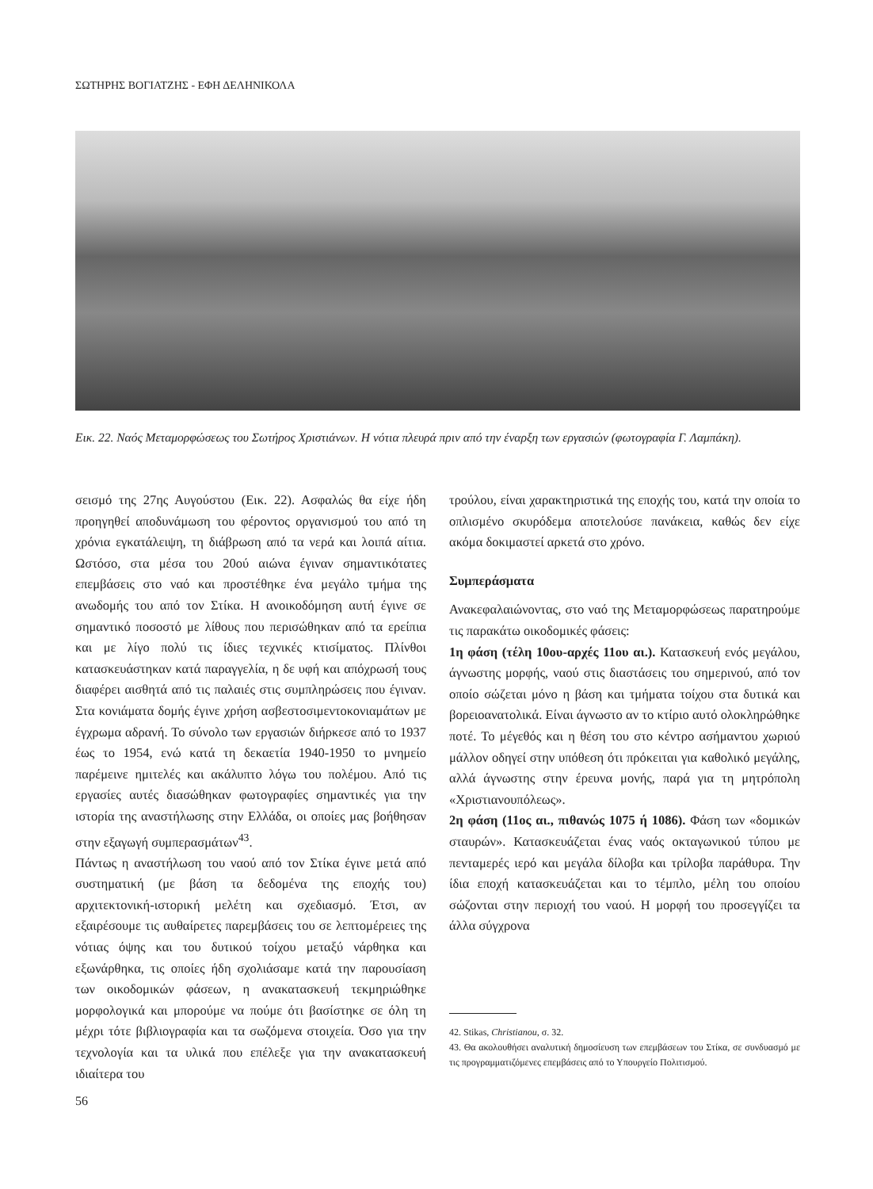ΣΩΤΗΡΗΣ ΒΟΓΙΑΤΖΗΣ - ΕΦΗ ΔΕΛΗΝΙΚΟΛΑ
Εικ. 22. Ναός Μεταμορφώσεως του Σωτήρος Χριστιάνων. Η νότια πλευρά πριν από την έναρξη των εργασιών (φωτογραφία Γ. Λαμπάκη).
σεισμό της 27ης Αυγούστου (Εικ. 22). Ασφαλώς θα είχε ήδη προηγηθεί αποδυνάμωση του φέροντος οργανισμού του από τη χρόνια εγκατάλειψη, τη διάβρωση από τα νερά και λοιπά αίτια. Ωστόσο, στα μέσα του 20ού αιώνα έγιναν σημαντικότατες επεμβάσεις στο ναό και προστέθηκε ένα μεγάλο τμήμα της ανωδομής του από τον Στίκα. Η ανοικοδόμηση αυτή έγινε σε σημαντικό ποσοστό με λίθους που περισώθηκαν από τα ερείπια και με λίγο πολύ τις ίδιες τεχνικές κτισίματος. Πλίνθοι κατασκευάστηκαν κατά παραγγελία, η δε υφή και απόχρωσή τους διαφέρει αισθητά από τις παλαιές στις συμπληρώσεις που έγιναν. Στα κονιάματα δομής έγινε χρήση ασβεστοσιμεντοκονιαμάτων με έγχρωμα αδρανή. Το σύνολο των εργασιών διήρκεσε από το 1937 έως το 1954, ενώ κατά τη δεκαετία 1940-1950 το μνημείο παρέμεινε ημιτελές και ακάλυπτο λόγω του πολέμου. Από τις εργασίες αυτές διασώθηκαν φωτογραφίες σημαντικές για την ιστορία της αναστήλωσης στην Ελλάδα, οι οποίες μας βοήθησαν στην εξαγωγή συμπερασμάτων<sup>43</sup>.
Πάντως η αναστήλωση του ναού από τον Στίκα έγινε μετά από συστηματική (με βάση τα δεδομένα της εποχής του) αρχιτεκτονική-ιστορική μελέτη και σχεδιασμό. Έτσι, αν εξαιρέσουμε τις αυθαίρετες παρεμβάσεις του σε λεπτομέρειες της νότιας όψης και του δυτικού τοίχου μεταξύ νάρθηκα και εξωνάρθηκα, τις οποίες ήδη σχολιάσαμε κατά την παρουσίαση των οικοδομικών φάσεων, η ανακατασκευή τεκμηριώθηκε μορφολογικά και μπορούμε να πούμε ότι βασίστηκε σε όλη τη μέχρι τότε βιβλιογραφία και τα σωζόμενα στοιχεία. Όσο για την τεχνολογία και τα υλικά που επέλεξε για την ανακατασκευή ιδιαίτερα του
τρούλου, είναι χαρακτηριστικά της εποχής του, κατά την οποία το οπλισμένο σκυρόδεμα αποτελούσε πανάκεια, καθώς δεν είχε ακόμα δοκιμαστεί αρκετά στο χρόνο.
Συμπεράσματα
Ανακεφαλαιώνοντας, στο ναό της Μεταμορφώσεως παρατηρούμε τις παρακάτω οικοδομικές φάσεις:
1η φάση (τέλη 10ου-αρχές 11ου αι.). Κατασκευή ενός μεγάλου, άγνωστης μορφής, ναού στις διαστάσεις του σημερινού, από τον οποίο σώζεται μόνο η βάση και τμήματα τοίχου στα δυτικά και βορειοανατολικά. Είναι άγνωστο αν το κτίριο αυτό ολοκληρώθηκε ποτέ. Το μέγεθός και η θέση του στο κέντρο ασήμαντου χωριού μάλλον οδηγεί στην υπόθεση ότι πρόκειται για καθολικό μεγάλης, αλλά άγνωστης στην έρευνα μονής, παρά για τη μητρόπολη «Χριστιανουπόλεως».
2η φάση (11ος αι., πιθανώς 1075 ή 1086). Φάση των «δομικών σταυρών». Κατασκευάζεται ένας ναός οκταγωνικού τύπου με πενταμερές ιερό και μεγάλα δίλοβα και τρίλοβα παράθυρα. Την ίδια εποχή κατασκευάζεται και το τέμπλο, μέλη του οποίου σώζονται στην περιοχή του ναού. Η μορφή του προσεγγίζει τα άλλα σύγχρονα
42. Stikas, Christianou, σ. 32.
43. Θα ακολουθήσει αναλυτική δημοσίευση των επεμβάσεων του Στίκα, σε συνδυασμό με τις προγραμματιζόμενες επεμβάσεις από το Υπουργείο Πολιτισμού.
56